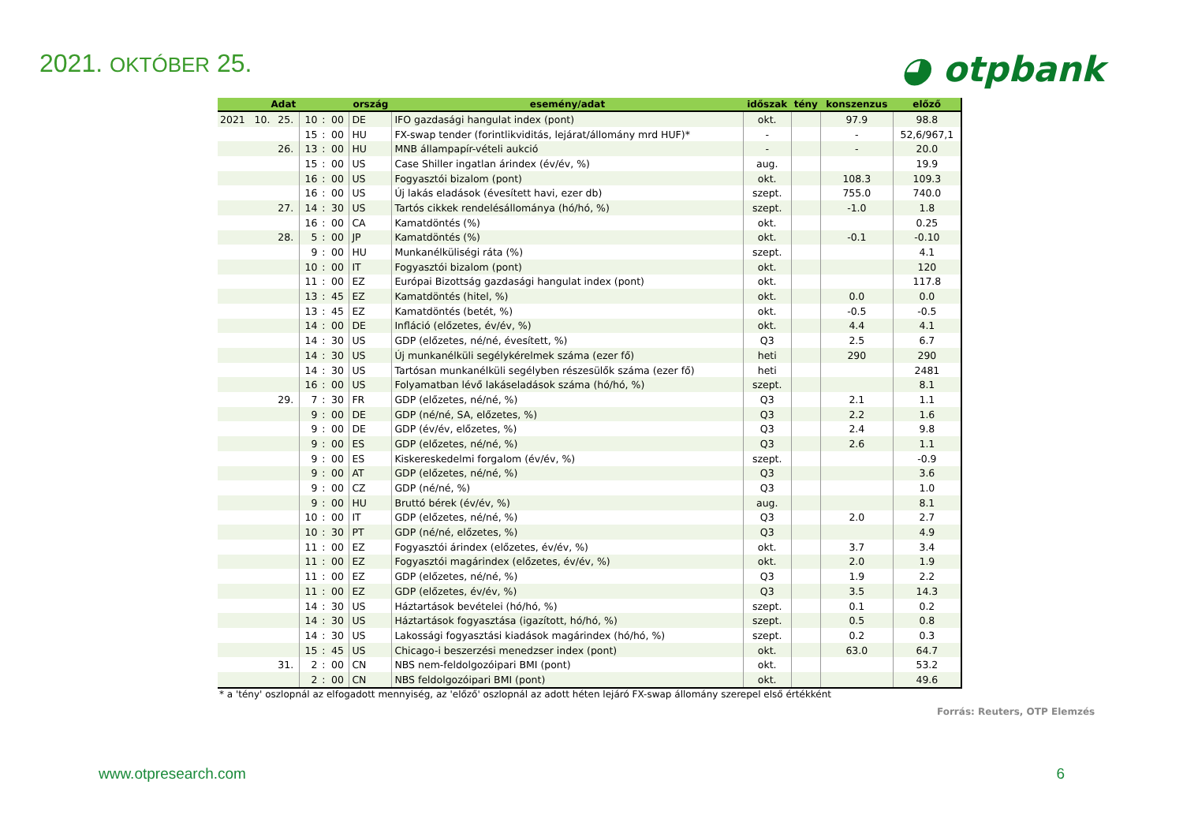2021. OKTÓBER 25.
◕ otpbank
| Adat | | | | | | ország | esemény/adat | időszak | tény | konszenzus | előző |
| --- | --- | --- | --- | --- | --- | --- | --- | --- | --- | --- | --- |
| 2021 | 10. | 25. | 10 | : | 00 | DE | IFO gazdasági hangulat index (pont) | okt. | | 97.9 | 98.8 |
| | | | 15 | : | 00 | HU | FX-swap tender (forintlikviditás, lejárat/állomány mrd HUF)* | - | | - | 52,6/967,1 |
| | | 26. | 13 | : | 00 | HU | MNB állampapír-vételi aukció | - | | - | 20.0 |
| | | | 15 | : | 00 | US | Case Shiller ingatlan árindex (év/év, %) | aug. | | | 19.9 |
| | | | 16 | : | 00 | US | Fogyasztói bizalom (pont) | okt. | | 108.3 | 109.3 |
| | | | 16 | : | 00 | US | Új lakás eladások (évesített havi, ezer db) | szept. | | 755.0 | 740.0 |
| | | 27. | 14 | : | 30 | US | Tartós cikkek rendelésállománya (hó/hó, %) | szept. | | -1.0 | 1.8 |
| | | | 16 | : | 00 | CA | Kamatdöntés (%) | okt. | | | 0.25 |
| | | 28. | 5 | : | 00 | JP | Kamatdöntés (%) | okt. | | -0.1 | -0.10 |
| | | | 9 | : | 00 | HU | Munkanélküliségi ráta (%) | szept. | | | 4.1 |
| | | | 10 | : | 00 | IT | Fogyasztói bizalom (pont) | okt. | | | 120 |
| | | | 11 | : | 00 | EZ | Európai Bizottság gazdasági hangulat index (pont) | okt. | | | 117.8 |
| | | | 13 | : | 45 | EZ | Kamatdöntés (hitel, %) | okt. | | 0.0 | 0.0 |
| | | | 13 | : | 45 | EZ | Kamatdöntés (betét, %) | okt. | | -0.5 | -0.5 |
| | | | 14 | : | 00 | DE | Infláció (előzetes, év/év, %) | okt. | | 4.4 | 4.1 |
| | | | 14 | : | 30 | US | GDP (előzetes, né/né, évesített, %) | Q3 | | 2.5 | 6.7 |
| | | | 14 | : | 30 | US | Új munkanélküli segélykérelmek száma (ezer fő) | heti | | 290 | 290 |
| | | | 14 | : | 30 | US | Tartósan munkanélküli segélyben részesülők száma (ezer fő) | heti | | | 2481 |
| | | | 16 | : | 00 | US | Folyamatban lévő lakáseladások száma (hó/hó, %) | szept. | | | 8.1 |
| | | 29. | 7 | : | 30 | FR | GDP (előzetes, né/né, %) | Q3 | | 2.1 | 1.1 |
| | | | 9 | : | 00 | DE | GDP (né/né, SA, előzetes, %) | Q3 | | 2.2 | 1.6 |
| | | | 9 | : | 00 | DE | GDP (év/év, előzetes, %) | Q3 | | 2.4 | 9.8 |
| | | | 9 | : | 00 | ES | GDP (előzetes, né/né, %) | Q3 | | 2.6 | 1.1 |
| | | | 9 | : | 00 | ES | Kiskereskedelmi forgalom (év/év, %) | szept. | | | -0.9 |
| | | | 9 | : | 00 | AT | GDP (előzetes, né/né, %) | Q3 | | | 3.6 |
| | | | 9 | : | 00 | CZ | GDP (né/né, %) | Q3 | | | 1.0 |
| | | | 9 | : | 00 | HU | Bruttó bérek (év/év, %) | aug. | | | 8.1 |
| | | | 10 | : | 00 | IT | GDP (előzetes, né/né, %) | Q3 | | 2.0 | 2.7 |
| | | | 10 | : | 30 | PT | GDP (né/né, előzetes, %) | Q3 | | | 4.9 |
| | | | 11 | : | 00 | EZ | Fogyasztói árindex (előzetes, év/év, %) | okt. | | 3.7 | 3.4 |
| | | | 11 | : | 00 | EZ | Fogyasztói magárindex (előzetes, év/év, %) | okt. | | 2.0 | 1.9 |
| | | | 11 | : | 00 | EZ | GDP (előzetes, né/né, %) | Q3 | | 1.9 | 2.2 |
| | | | 11 | : | 00 | EZ | GDP (előzetes, év/év, %) | Q3 | | 3.5 | 14.3 |
| | | | 14 | : | 30 | US | Háztartások bevételei (hó/hó, %) | szept. | | 0.1 | 0.2 |
| | | | 14 | : | 30 | US | Háztartások fogyasztása (igazított, hó/hó, %) | szept. | | 0.5 | 0.8 |
| | | | 14 | : | 30 | US | Lakossági fogyasztási kiadások magárindex (hó/hó, %) | szept. | | 0.2 | 0.3 |
| | | | 15 | : | 45 | US | Chicago-i beszerzési menedzser index (pont) | okt. | | 63.0 | 64.7 |
| | | 31. | 2 | : | 00 | CN | NBS nem-feldolgozóipari BMI (pont) | okt. | | | 53.2 |
| | | | 2 | : | 00 | CN | NBS feldolgozóipari BMI (pont) | okt. | | | 49.6 |
* a 'tény' oszlopnál az elfogadott mennyiség, az 'előző' oszlopnál az adott héten lejáró FX-swap állomány szerepel első értékként
Forrás: Reuters, OTP Elemzés
www.otpresearch.com 6